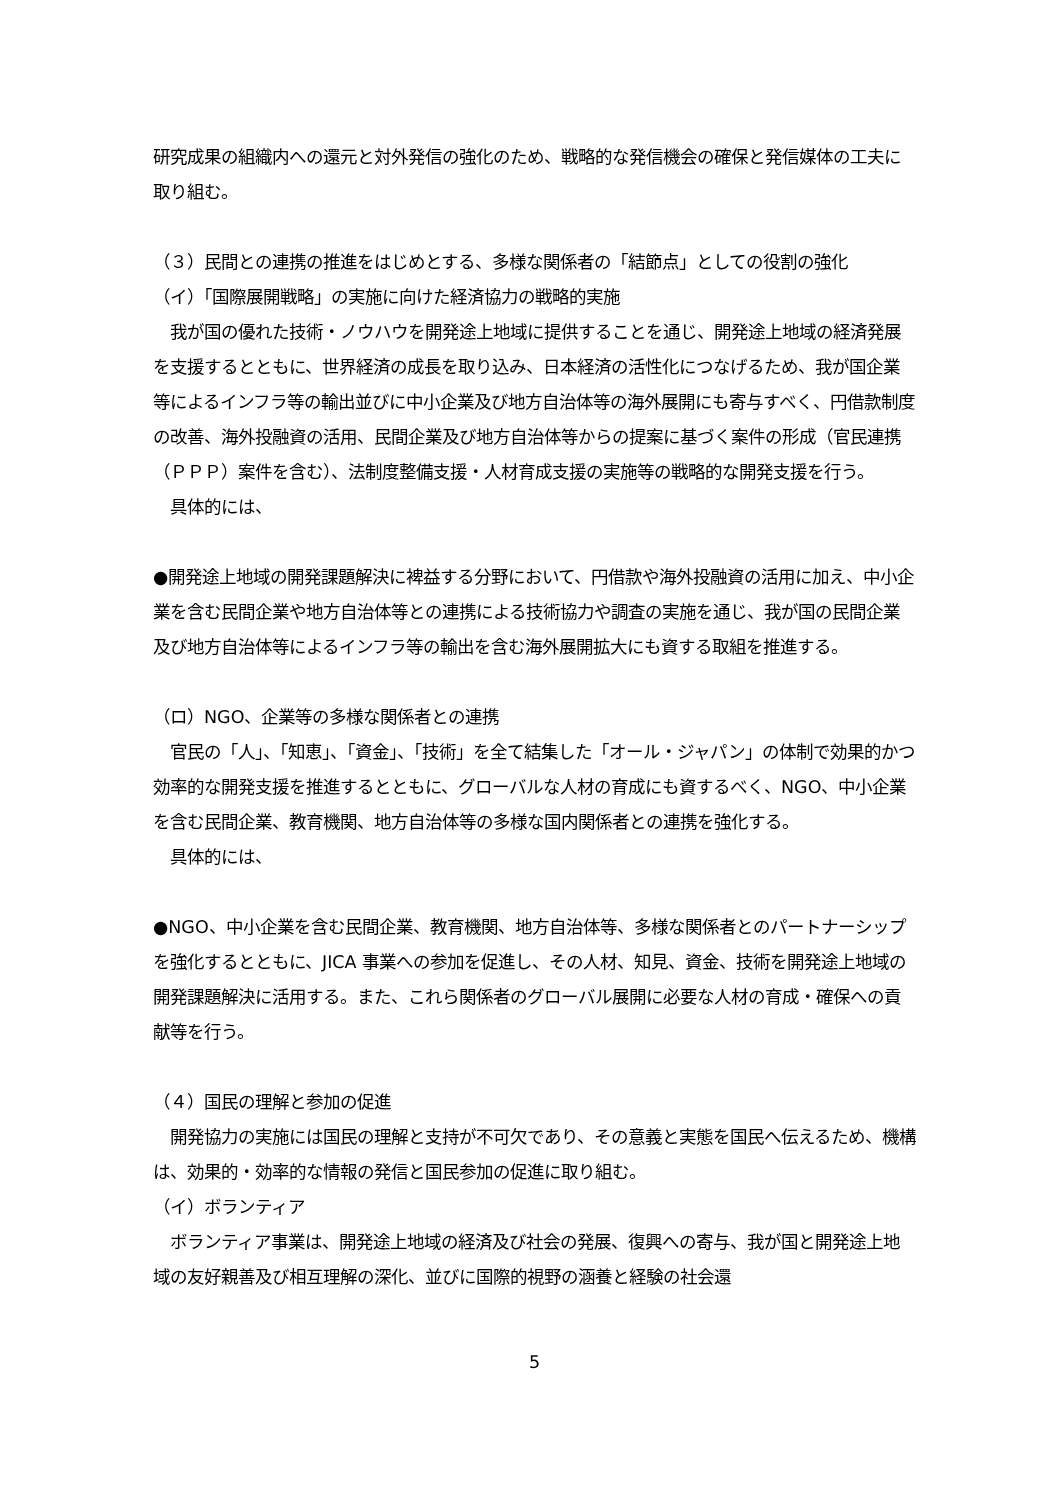研究成果の組織内への還元と対外発信の強化のため、戦略的な発信機会の確保と発信媒体の工夫に取り組む。
（３）民間との連携の推進をはじめとする、多様な関係者の「結節点」としての役割の強化
（イ）「国際展開戦略」の実施に向けた経済協力の戦略的実施
　我が国の優れた技術・ノウハウを開発途上地域に提供することを通じ、開発途上地域の経済発展を支援するとともに、世界経済の成長を取り込み、日本経済の活性化につなげるため、我が国企業等によるインフラ等の輸出並びに中小企業及び地方自治体等の海外展開にも寄与すべく、円借款制度の改善、海外投融資の活用、民間企業及び地方自治体等からの提案に基づく案件の形成（官民連携（ＰＰＰ）案件を含む）、法制度整備支援・人材育成支援の実施等の戦略的な開発支援を行う。
　具体的には、
●開発途上地域の開発課題解決に裨益する分野において、円借款や海外投融資の活用に加え、中小企業を含む民間企業や地方自治体等との連携による技術協力や調査の実施を通じ、我が国の民間企業及び地方自治体等によるインフラ等の輸出を含む海外展開拡大にも資する取組を推進する。
（ロ）NGO、企業等の多様な関係者との連携
　官民の「人」、「知恵」、「資金」、「技術」を全て結集した「オール・ジャパン」の体制で効果的かつ効率的な開発支援を推進するとともに、グローバルな人材の育成にも資するべく、NGO、中小企業を含む民間企業、教育機関、地方自治体等の多様な国内関係者との連携を強化する。
　具体的には、
●NGO、中小企業を含む民間企業、教育機関、地方自治体等、多様な関係者とのパートナーシップを強化するとともに、JICA 事業への参加を促進し、その人材、知見、資金、技術を開発途上地域の開発課題解決に活用する。また、これら関係者のグローバル展開に必要な人材の育成・確保への貢献等を行う。
（４）国民の理解と参加の促進
　開発協力の実施には国民の理解と支持が不可欠であり、その意義と実態を国民へ伝えるため、機構は、効果的・効率的な情報の発信と国民参加の促進に取り組む。
（イ）ボランティア
　ボランティア事業は、開発途上地域の経済及び社会の発展、復興への寄与、我が国と開発途上地域の友好親善及び相互理解の深化、並びに国際的視野の涵養と経験の社会還
5